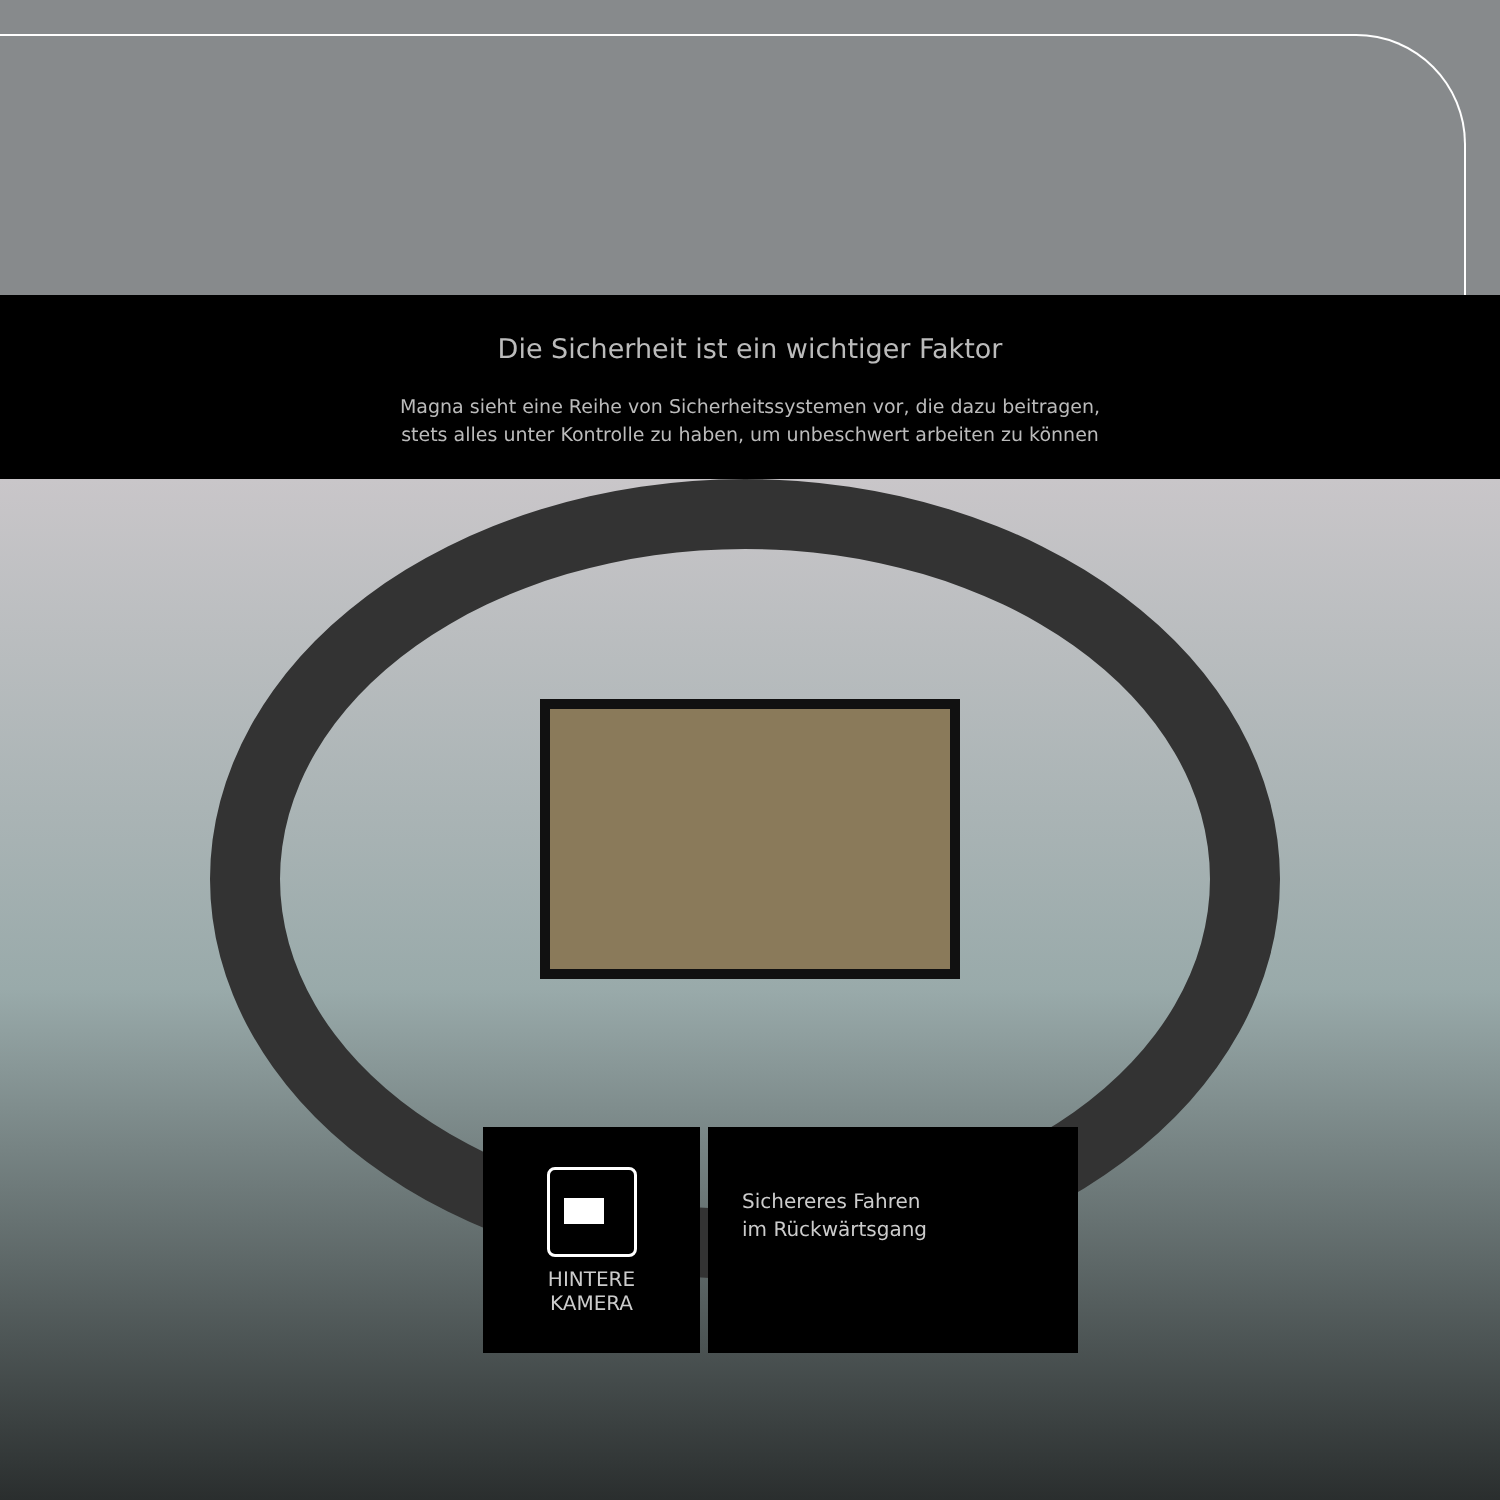Die Sicherheit ist ein wichtiger Faktor
Magna sieht eine Reihe von Sicherheitssystemen vor, die dazu beitragen,
stets alles unter Kontrolle zu haben, um unbeschwert arbeiten zu können
HINTERE
KAMERA
Sichereres Fahren
im Rückwärtsgang